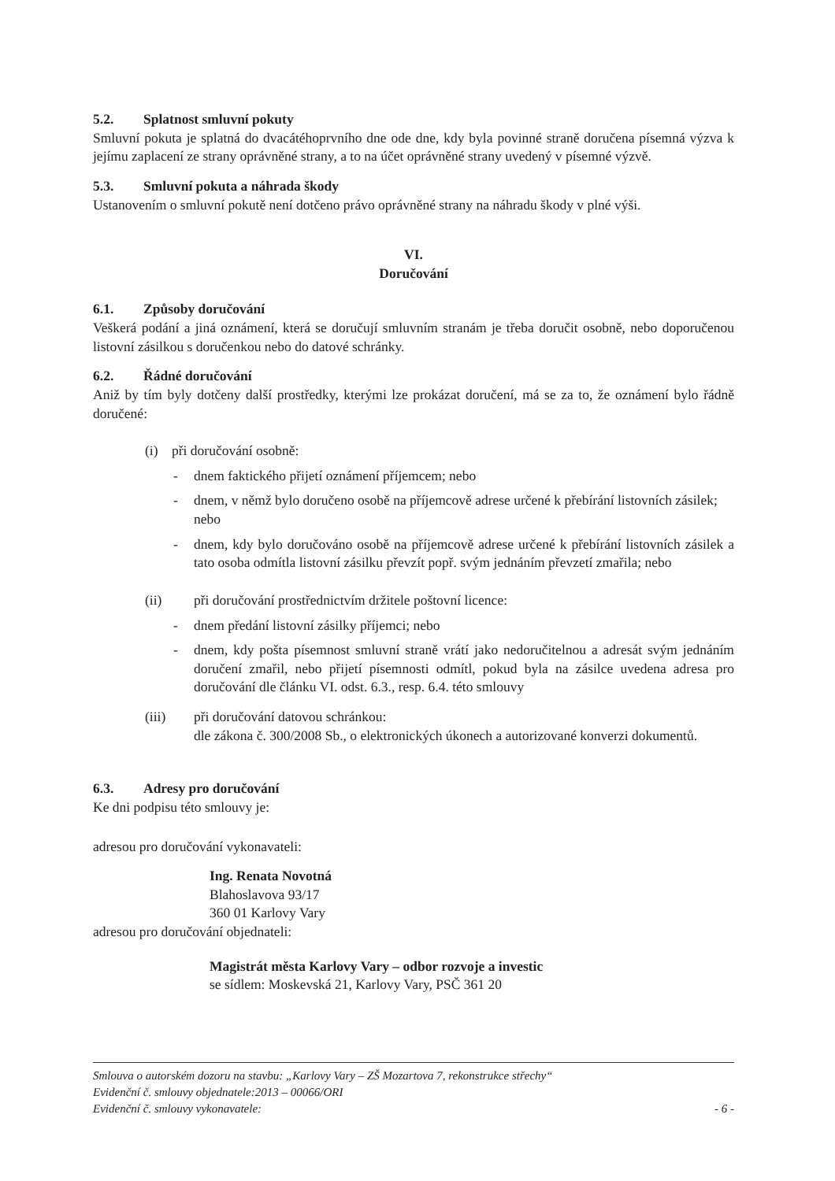5.2. Splatnost smluvní pokuty
Smluvní pokuta je splatná do dvacátéhoprvního dne ode dne, kdy byla povinné straně doručena písemná výzva k jejímu zaplacení ze strany oprávněné strany, a to na účet oprávněné strany uvedený v písemné výzvě.
5.3. Smluvní pokuta a náhrada škody
Ustanovením o smluvní pokutě není dotčeno právo oprávněné strany na náhradu škody v plné výši.
VI.
Doručování
6.1. Způsoby doručování
Veškerá podání a jiná oznámení, která se doručují smluvním stranám je třeba doručit osobně, nebo doporučenou listovní zásilkou s doručenkou nebo do datové schránky.
6.2. Řádné doručování
Aniž by tím byly dotčeny další prostředky, kterými lze prokázat doručení, má se za to, že oznámení bylo řádně doručené:
(i) při doručování osobně:
- dnem faktického přijetí oznámení příjemcem; nebo
- dnem, v němž bylo doručeno osobě na příjemcově adrese určené k přebírání listovních zásilek; nebo
- dnem, kdy bylo doručováno osobě na příjemcově adrese určené k přebírání listovních zásilek a tato osoba odmítla listovní zásilku převzít popř. svým jednáním převzetí zmařila; nebo
(ii) při doručování prostřednictvím držitele poštovní licence:
- dnem předání listovní zásilky příjemci; nebo
- dnem, kdy pošta písemnost smluvní straně vrátí jako nedoručitelnou a adresát svým jednáním doručení zmařil, nebo přijetí písemnosti odmítl, pokud byla na zásilce uvedena adresa pro doručování dle článku VI. odst. 6.3., resp. 6.4. této smlouvy
(iii) při doručování datovou schránkou:
dle zákona č. 300/2008 Sb., o elektronických úkonech a autorizované konverzi dokumentů.
6.3. Adresy pro doručování
Ke dni podpisu této smlouvy je:
adresou pro doručování vykonavateli:
Ing. Renata Novotná
Blahoslavova 93/17
360 01 Karlovy Vary
adresou pro doručování objednateli:
Magistrát města Karlovy Vary – odbor rozvoje a investic
se sídlem: Moskevská 21, Karlovy Vary, PSČ 361 20
Smlouva o autorském dozoru na stavbu: „Karlovy Vary – ZŠ Mozartova 7, rekonstrukce střechy“
Evidenční č. smlouvy objednatele:2013 – 00066/ORI
Evidenční č. smlouvy vykonavatele: - 6 -